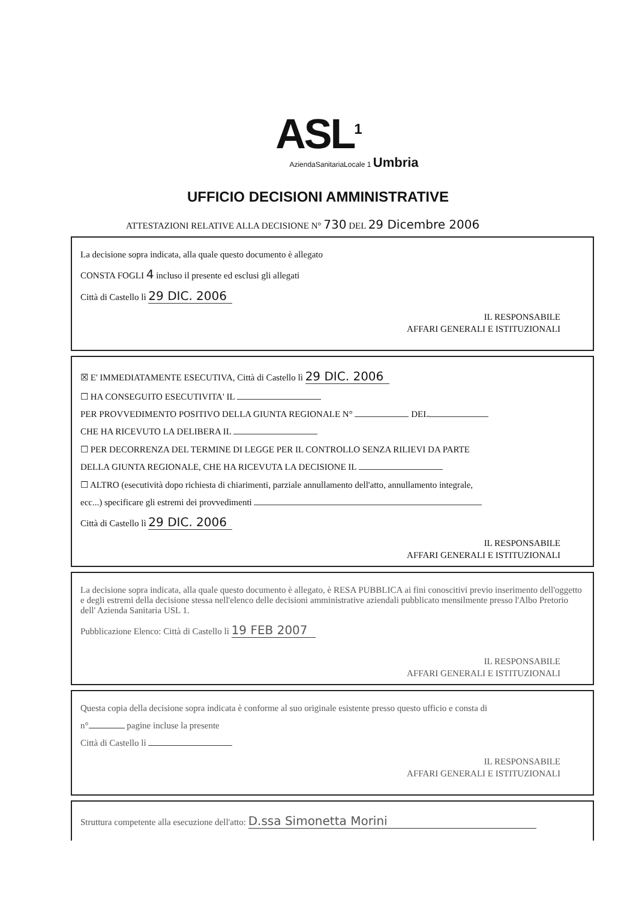ASL<sup>1</sup>
AziendaSanitariaLocale 1 Umbria
UFFICIO DECISIONI AMMINISTRATIVE
ATTESTAZIONI RELATIVE ALLA DECISIONE N° 730 DEL 29 Dicembre 2006
La decisione sopra indicata, alla quale questo documento è allegato
CONSTA FOGLI 4 incluso il presente ed esclusi gli allegati
Città di Castello lì 29 DIC. 2006
IL RESPONSABILE
AFFARI GENERALI E ISTITUZIONALI
☒ E' IMMEDIATAMENTE ESECUTIVA, Città di Castello lì 29 DIC. 2006
☐ HA CONSEGUITO ESECUTIVITA' IL
PER PROVVEDIMENTO POSITIVO DELLA GIUNTA REGIONALE N° DEL
CHE HA RICEVUTO LA DELIBERA IL
☐ PER DECORRENZA DEL TERMINE DI LEGGE PER IL CONTROLLO SENZA RILIEVI DA PARTE
DELLA GIUNTA REGIONALE, CHE HA RICEVUTA LA DECISIONE IL
☐ ALTRO (esecutività dopo richiesta di chiarimenti, parziale annullamento dell'atto, annullamento integrale,
ecc...) specificare gli estremi dei provvedimenti
Città di Castello lì 29 DIC. 2006
IL RESPONSABILE
AFFARI GENERALI E ISTITUZIONALI
La decisione sopra indicata, alla quale questo documento è allegato, è RESA PUBBLICA ai fini conoscitivi previo inserimento dell'oggetto e degli estremi della decisione stessa nell'elenco delle decisioni amministrative aziendali pubblicato mensilmente presso l'Albo Pretorio dell' Azienda Sanitaria USL 1.
Pubblicazione Elenco: Città di Castello lì 19 FEB 2007
IL RESPONSABILE
AFFARI GENERALI E ISTITUZIONALI
Questa copia della decisione sopra indicata è conforme al suo originale esistente presso questo ufficio e consta di
n° pagine incluse la presente
Città di Castello lì
IL RESPONSABILE
AFFARI GENERALI E ISTITUZIONALI
Struttura competente alla esecuzione dell'atto: D.ssa Simonetta Morini